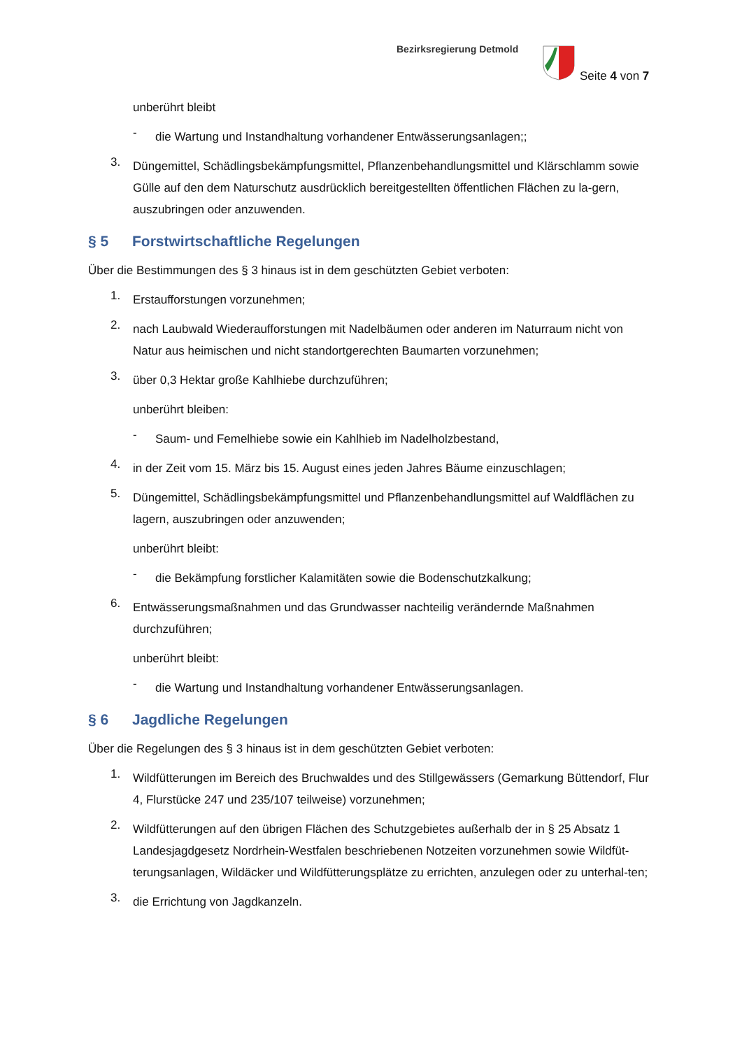Bezirksregierung Detmold
Seite 4 von 7
unberührt bleibt
-
die Wartung und Instandhaltung vorhandener Entwässerungsanlagen;;
3.
Düngemittel, Schädlingsbekämpfungsmittel, Pflanzenbehandlungsmittel und Klärschlamm sowie Gülle auf den dem Naturschutz ausdrücklich bereitgestellten öffentlichen Flächen zu la-gern, auszubringen oder anzuwenden.
§ 5 Forstwirtschaftliche Regelungen
Über die Bestimmungen des § 3 hinaus ist in dem geschützten Gebiet verboten:
1.
Erstaufforstungen vorzunehmen;
2.
nach Laubwald Wiederaufforstungen mit Nadelbäumen oder anderen im Naturraum nicht von Natur aus heimischen und nicht standortgerechten Baumarten vorzunehmen;
3.
über 0,3 Hektar große Kahlhiebe durchzuführen;
unberührt bleiben:
-
Saum- und Femelhiebe sowie ein Kahlhieb im Nadelholzbestand,
4.
in der Zeit vom 15. März bis 15. August eines jeden Jahres Bäume einzuschlagen;
5.
Düngemittel, Schädlingsbekämpfungsmittel und Pflanzenbehandlungsmittel auf Waldflächen zu lagern, auszubringen oder anzuwenden;
unberührt bleibt:
-
die Bekämpfung forstlicher Kalamitäten sowie die Bodenschutzkalkung;
6.
Entwässerungsmaßnahmen und das Grundwasser nachteilig verändernde Maßnahmen durchzuführen;
unberührt bleibt:
-
die Wartung und Instandhaltung vorhandener Entwässerungsanlagen.
§ 6 Jagdliche Regelungen
Über die Regelungen des § 3 hinaus ist in dem geschützten Gebiet verboten:
1.
Wildfütterungen im Bereich des Bruchwaldes und des Stillgewässers (Gemarkung Büttendorf, Flur 4, Flurstücke 247 und 235/107 teilweise) vorzunehmen;
2.
Wildfütterungen auf den übrigen Flächen des Schutzgebietes außerhalb der in § 25 Absatz 1 Landesjagdgesetz Nordrhein-Westfalen beschriebenen Notzeiten vorzunehmen sowie Wildfüt-terungsanlagen, Wildäcker und Wildfütterungsplätze zu errichten, anzulegen oder zu unterhal-ten;
3.
die Errichtung von Jagdkanzeln.